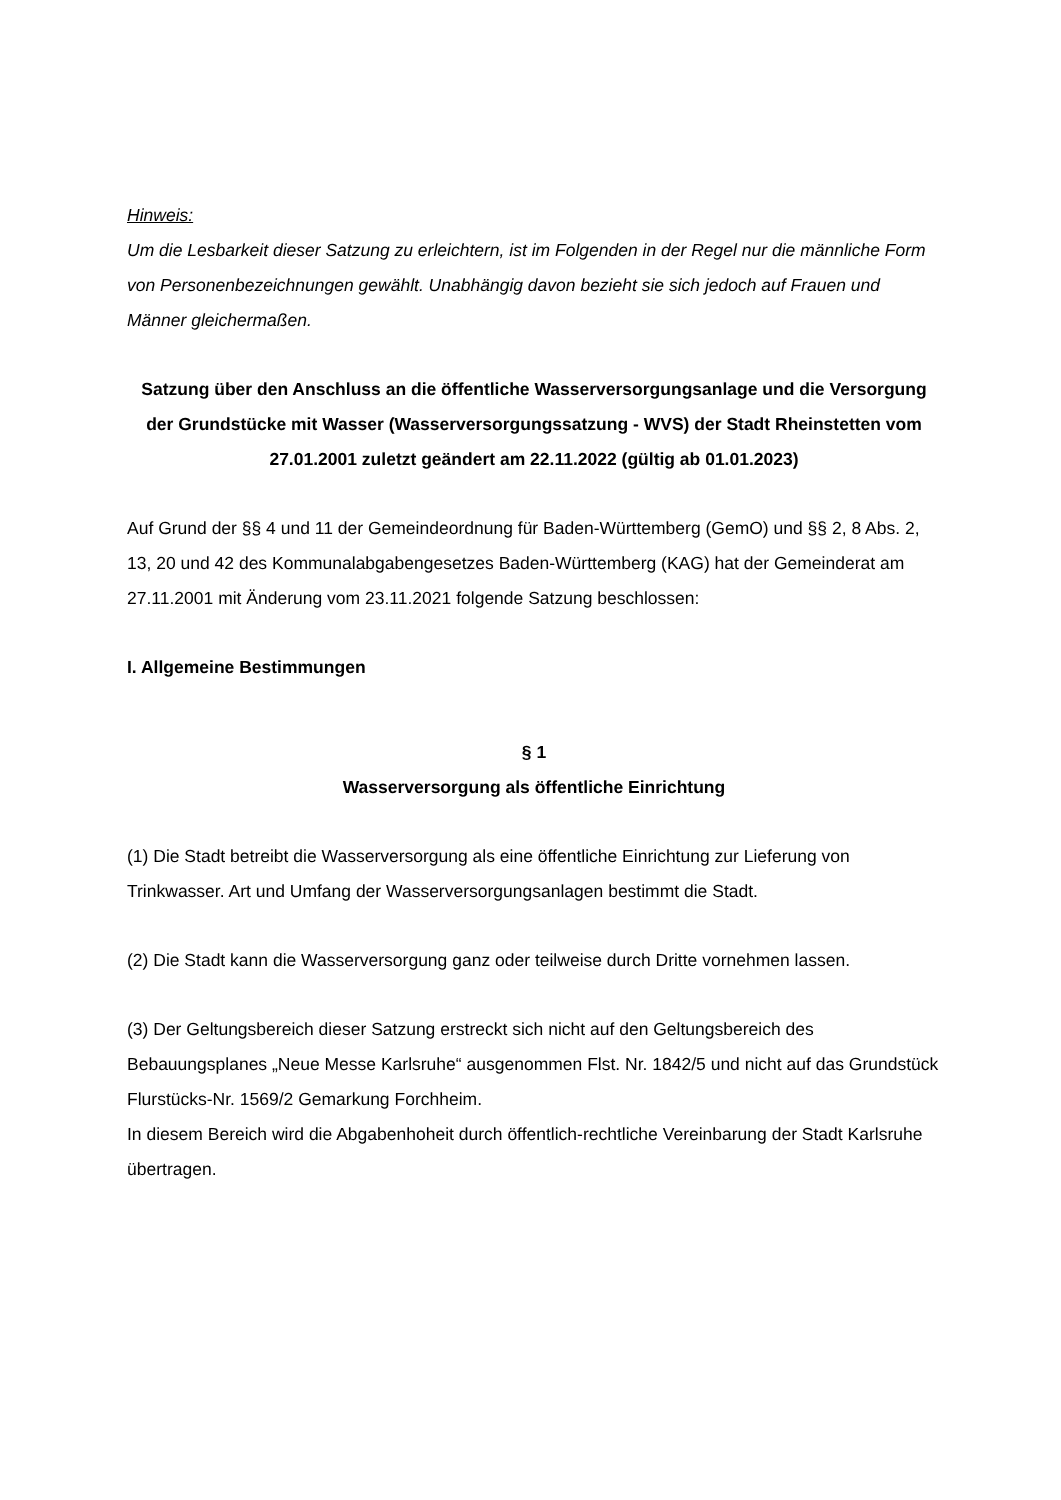Hinweis:
Um die Lesbarkeit dieser Satzung zu erleichtern, ist im Folgenden in der Regel nur die männliche Form von Personenbezeichnungen gewählt. Unabhängig davon bezieht sie sich jedoch auf Frauen und Männer gleichermaßen.
Satzung über den Anschluss an die öffentliche Wasserversorgungsanlage und die Versorgung der Grundstücke mit Wasser (Wasserversorgungssatzung - WVS) der Stadt Rheinstetten vom 27.01.2001 zuletzt geändert am 22.11.2022 (gültig ab 01.01.2023)
Auf Grund der §§ 4 und 11 der Gemeindeordnung für Baden-Württemberg (GemO) und §§ 2, 8 Abs. 2, 13, 20 und 42 des Kommunalabgabengesetzes Baden-Württemberg (KAG) hat der Gemeinderat am 27.11.2001 mit Änderung vom 23.11.2021 folgende Satzung beschlossen:
I. Allgemeine Bestimmungen
§ 1
Wasserversorgung als öffentliche Einrichtung
(1) Die Stadt betreibt die Wasserversorgung als eine öffentliche Einrichtung zur Lieferung von Trinkwasser. Art und Umfang der Wasserversorgungsanlagen bestimmt die Stadt.
(2) Die Stadt kann die Wasserversorgung ganz oder teilweise durch Dritte vornehmen lassen.
(3) Der Geltungsbereich dieser Satzung erstreckt sich nicht auf den Geltungsbereich des Bebauungsplanes „Neue Messe Karlsruhe“ ausgenommen Flst. Nr. 1842/5 und nicht auf das Grundstück Flurstücks-Nr. 1569/2 Gemarkung Forchheim.
In diesem Bereich wird die Abgabenhoheit durch öffentlich-rechtliche Vereinbarung der Stadt Karlsruhe übertragen.